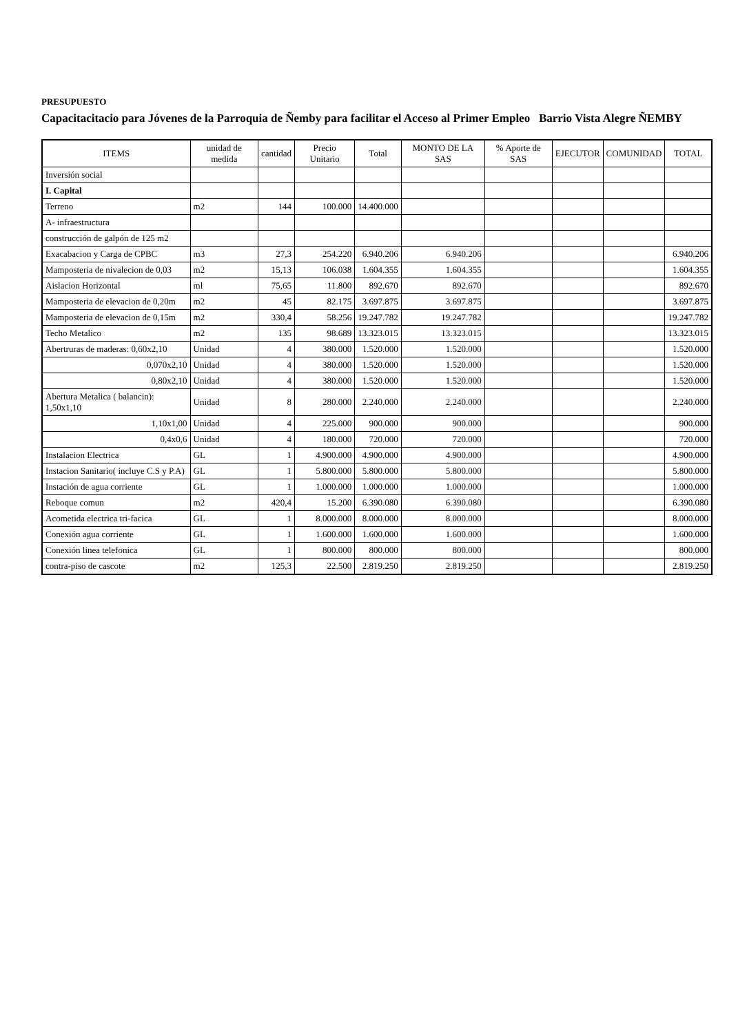PRESUPUESTO
Capacitacitacio para Jóvenes de la Parroquia de Ñemby para facilitar el Acceso al Primer Empleo Barrio Vista Alegre ÑEMBY
| ITEMS | unidad de medida | cantidad | Precio Unitario | Total | MONTO DE LA SAS | % Aporte de SAS | EJECUTOR | COMUNIDAD | TOTAL |
| --- | --- | --- | --- | --- | --- | --- | --- | --- | --- |
| Inversión social | | | | | | | | | |
| I. Capital | | | | | | | | | |
| Terreno | m2 | 144 | 100.000 | 14.400.000 | | | | | |
| A- infraestructura | | | | | | | | | |
| construcción de galpón de 125 m2 | | | | | | | | | |
| Exacabacion y Carga de CPBC | m3 | 27,3 | 254.220 | 6.940.206 | 6.940.206 | | | | 6.940.206 |
| Mamposteria de nivalecion de 0,03 | m2 | 15,13 | 106.038 | 1.604.355 | 1.604.355 | | | | 1.604.355 |
| Aislacion Horizontal | ml | 75,65 | 11.800 | 892.670 | 892.670 | | | | 892.670 |
| Mamposteria de elevacion de 0,20m | m2 | 45 | 82.175 | 3.697.875 | 3.697.875 | | | | 3.697.875 |
| Mamposteria de elevacion de 0,15m | m2 | 330,4 | 58.256 | 19.247.782 | 19.247.782 | | | | 19.247.782 |
| Techo Metalico | m2 | 135 | 98.689 | 13.323.015 | 13.323.015 | | | | 13.323.015 |
| Abertruras de maderas: 0,60x2,10 | Unidad | 4 | 380.000 | 1.520.000 | 1.520.000 | | | | 1.520.000 |
| 0,070x2,10 | Unidad | 4 | 380.000 | 1.520.000 | 1.520.000 | | | | 1.520.000 |
| 0,80x2,10 | Unidad | 4 | 380.000 | 1.520.000 | 1.520.000 | | | | 1.520.000 |
| Abertura Metalica ( balancin): 1,50x1,10 | Unidad | 8 | 280.000 | 2.240.000 | 2.240.000 | | | | 2.240.000 |
| 1,10x1,00 | Unidad | 4 | 225.000 | 900.000 | 900.000 | | | | 900.000 |
| 0,4x0,6 | Unidad | 4 | 180.000 | 720.000 | 720.000 | | | | 720.000 |
| Instalacion Electrica | GL | 1 | 4.900.000 | 4.900.000 | 4.900.000 | | | | 4.900.000 |
| Instacion Sanitario( incluye C.S y P.A) | GL | 1 | 5.800.000 | 5.800.000 | 5.800.000 | | | | 5.800.000 |
| Instación de agua corriente | GL | 1 | 1.000.000 | 1.000.000 | 1.000.000 | | | | 1.000.000 |
| Reboque comun | m2 | 420,4 | 15.200 | 6.390.080 | 6.390.080 | | | | 6.390.080 |
| Acometida electrica tri-facica | GL | 1 | 8.000.000 | 8.000.000 | 8.000.000 | | | | 8.000.000 |
| Conexión agua corriente | GL | 1 | 1.600.000 | 1.600.000 | 1.600.000 | | | | 1.600.000 |
| Conexión linea telefonica | GL | 1 | 800.000 | 800.000 | 800.000 | | | | 800.000 |
| contra-piso de cascote | m2 | 125,3 | 22.500 | 2.819.250 | 2.819.250 | | | | 2.819.250 |